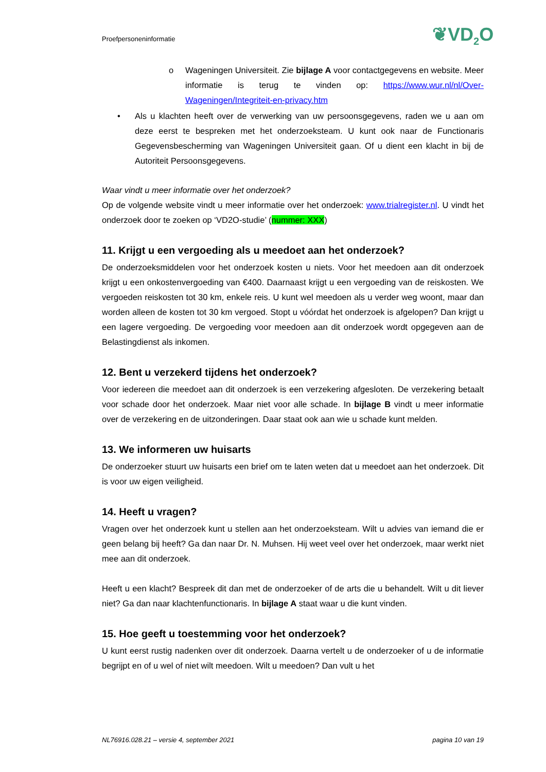Proefpersoneninformatie ❦VD<sub>2</sub>O
o Wageningen Universiteit. Zie bijlage A voor contactgegevens en website. Meer informatie is terug te vinden op: https://www.wur.nl/nl/Over-Wageningen/Integriteit-en-privacy.htm
• Als u klachten heeft over de verwerking van uw persoonsgegevens, raden we u aan om deze eerst te bespreken met het onderzoeksteam. U kunt ook naar de Functionaris Gegevensbescherming van Wageningen Universiteit gaan. Of u dient een klacht in bij de Autoriteit Persoonsgegevens.
Waar vindt u meer informatie over het onderzoek?
Op de volgende website vindt u meer informatie over het onderzoek: www.trialregister.nl. U vindt het onderzoek door te zoeken op ‘VD2O-studie’ (nummer: XXX)
11. Krijgt u een vergoeding als u meedoet aan het onderzoek?
De onderzoeksmiddelen voor het onderzoek kosten u niets. Voor het meedoen aan dit onderzoek krijgt u een onkostenvergoeding van €400. Daarnaast krijgt u een vergoeding van de reiskosten. We vergoeden reiskosten tot 30 km, enkele reis. U kunt wel meedoen als u verder weg woont, maar dan worden alleen de kosten tot 30 km vergoed. Stopt u vóórdat het onderzoek is afgelopen? Dan krijgt u een lagere vergoeding. De vergoeding voor meedoen aan dit onderzoek wordt opgegeven aan de Belastingdienst als inkomen.
12. Bent u verzekerd tijdens het onderzoek?
Voor iedereen die meedoet aan dit onderzoek is een verzekering afgesloten. De verzekering betaalt voor schade door het onderzoek. Maar niet voor alle schade. In bijlage B vindt u meer informatie over de verzekering en de uitzonderingen. Daar staat ook aan wie u schade kunt melden.
13. We informeren uw huisarts
De onderzoeker stuurt uw huisarts een brief om te laten weten dat u meedoet aan het onderzoek. Dit is voor uw eigen veiligheid.
14. Heeft u vragen?
Vragen over het onderzoek kunt u stellen aan het onderzoeksteam. Wilt u advies van iemand die er geen belang bij heeft? Ga dan naar Dr. N. Muhsen. Hij weet veel over het onderzoek, maar werkt niet mee aan dit onderzoek.
Heeft u een klacht? Bespreek dit dan met de onderzoeker of de arts die u behandelt. Wilt u dit liever niet? Ga dan naar klachtenfunctionaris. In bijlage A staat waar u die kunt vinden.
15. Hoe geeft u toestemming voor het onderzoek?
U kunt eerst rustig nadenken over dit onderzoek. Daarna vertelt u de onderzoeker of u de informatie begrijpt en of u wel of niet wilt meedoen. Wilt u meedoen? Dan vult u het
NL76916.028.21 – versie 4, september 2021 pagina 10 van 19